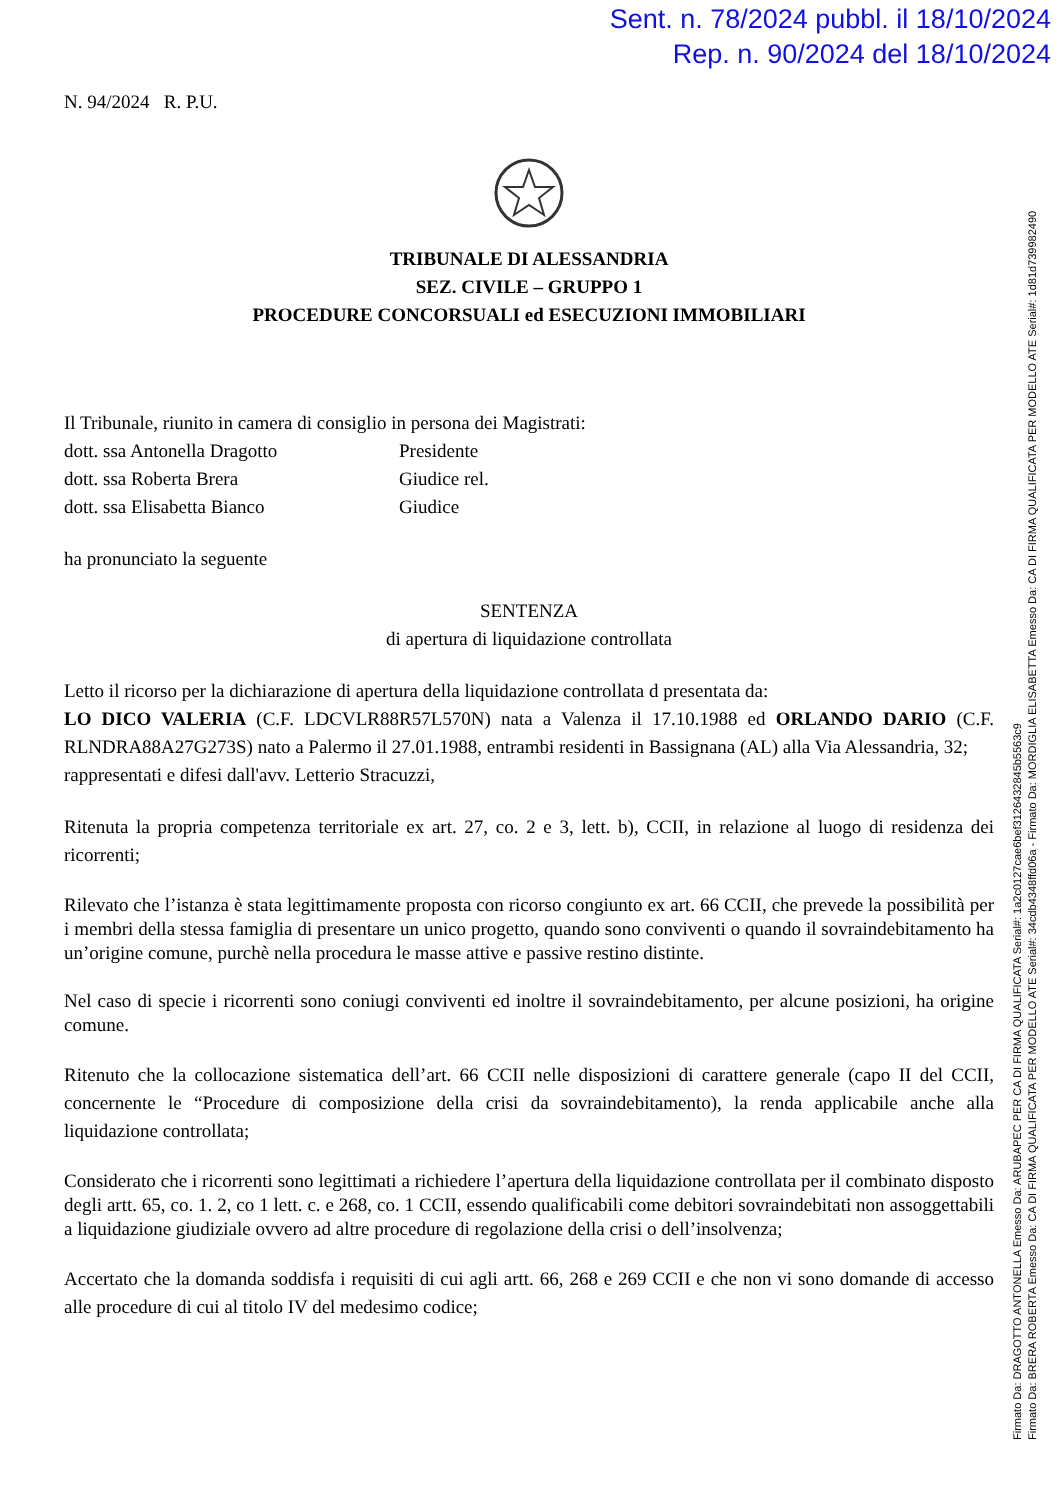Sent. n. 78/2024 pubbl. il 18/10/2024
Rep. n. 90/2024 del 18/10/2024
N. 94/2024 R. P.U.
TRIBUNALE DI ALESSANDRIA
SEZ. CIVILE – GRUPPO 1
PROCEDURE CONCORSUALI ed ESECUZIONI IMMOBILIARI
Il Tribunale, riunito in camera di consiglio in persona dei Magistrati:
dott. ssa Antonella Dragotto Presidente
dott. ssa Roberta Brera Giudice rel.
dott. ssa Elisabetta Bianco Giudice
ha pronunciato la seguente
SENTENZA
di apertura di liquidazione controllata
Letto il ricorso per la dichiarazione di apertura della liquidazione controllata d presentata da:
LO DICO VALERIA (C.F. LDCVLR88R57L570N) nata a Valenza il 17.10.1988 ed ORLANDO DARIO (C.F. RLNDRA88A27G273S) nato a Palermo il 27.01.1988, entrambi residenti in Bassignana (AL) alla Via Alessandria, 32;
rappresentati e difesi dall'avv. Letterio Stracuzzi,
Ritenuta la propria competenza territoriale ex art. 27, co. 2 e 3, lett. b), CCII, in relazione al luogo di residenza dei ricorrenti;
Rilevato che l’istanza è stata legittimamente proposta con ricorso congiunto ex art. 66 CCII, che prevede la possibilità per i membri della stessa famiglia di presentare un unico progetto, quando sono conviventi o quando il sovraindebitamento ha un’origine comune, purchè nella procedura le masse attive e passive restino distinte.
Nel caso di specie i ricorrenti sono coniugi conviventi ed inoltre il sovraindebitamento, per alcune posizioni, ha origine comune.
Ritenuto che la collocazione sistematica dell’art. 66 CCII nelle disposizioni di carattere generale (capo II del CCII, concernente le “Procedure di composizione della crisi da sovraindebitamento), la renda applicabile anche alla liquidazione controllata;
Considerato che i ricorrenti sono legittimati a richiedere l’apertura della liquidazione controllata per il combinato disposto degli artt. 65, co. 1. 2, co 1 lett. c. e 268, co. 1 CCII, essendo qualificabili come debitori sovraindebitati non assoggettabili a liquidazione giudiziale ovvero ad altre procedure di regolazione della crisi o dell’insolvenza;
Accertato che la domanda soddisfa i requisiti di cui agli artt. 66, 268 e 269 CCII e che non vi sono domande di accesso alle procedure di cui al titolo IV del medesimo codice;
Firmato Da: DRAGOTTO ANTONELLA Emesso Da: ARUBAPEC PER CA DI FIRMA QUALIFICATA Serial#: 1a2c0127cae6bef3126432845b5563c9
Firmato Da: BRERA ROBERTA Emesso Da: CA DI FIRMA QUALIFICATA PER MODELLO ATE Serial#: 34cdb4348ffd06a - Firmato Da: MORDIGLIA ELISABETTA Emesso Da: CA DI FIRMA QUALIFICATA PER MODELLO ATE Serial#: 1d81d739982490